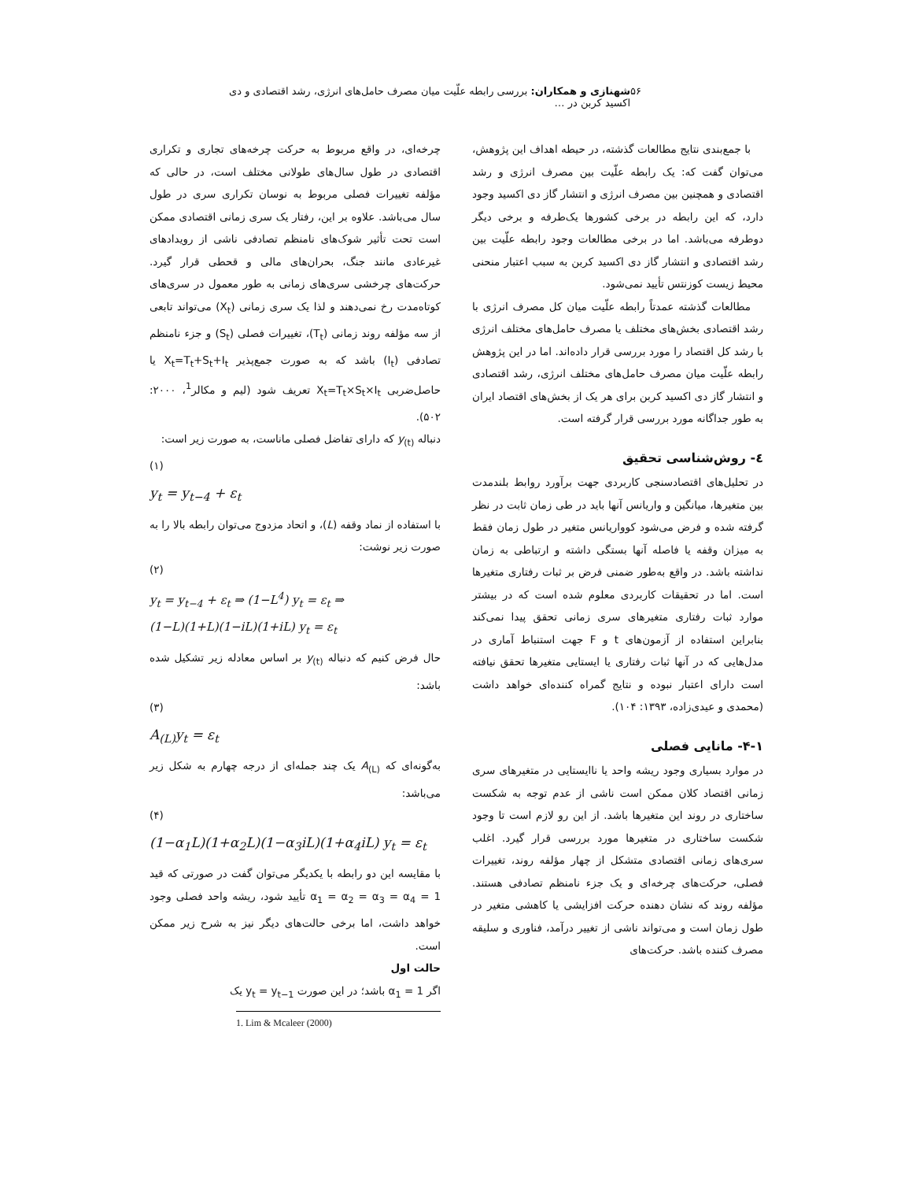۵۶ شهنازی و همکاران: بررسی رابطه علّیت میان مصرف حامل‌های انرژی، رشد اقتصادی و دی اکسید کربن در …
با جمع‌بندی نتایج مطالعات گذشته، در حیطه اهداف این پژوهش، می‌توان گفت که: یک رابطه علّیت بین مصرف انرژی و رشد اقتصادی و همچنین بین مصرف انرژی و انتشار گاز دی اکسید وجود دارد، که این رابطه در برخی کشورها یک‌طرفه و برخی دیگر دوطرفه می‌باشد. اما در برخی مطالعات وجود رابطه علّیت بین رشد اقتصادی و انتشار گاز دی اکسید کربن به سبب اعتبار منحنی محیط زیست کوزنتس تأیید نمی‌شود.
مطالعات گذشته عمدتاً رابطه علّیت میان کل مصرف انرژی با رشد اقتصادی بخش‌های مختلف یا مصرف حامل‌های مختلف انرژی با رشد کل اقتصاد را مورد بررسی قرار داده‌اند. اما در این پژوهش رابطه علّیت میان مصرف حامل‌های مختلف انرژی، رشد اقتصادی و انتشار گاز دی اکسید کربن برای هر یک از بخش‌های اقتصاد ایران به طور جداگانه مورد بررسی قرار گرفته است.
٤- روش‌شناسی تحقیق
در تحلیل‌های اقتصادسنجی کاربردی جهت برآورد روابط بلندمدت بین متغیرها، میانگین و واریانس آنها باید در طی زمان ثابت در نظر گرفته شده و فرض می‌شود کوواریانس متغیر در طول زمان فقط به میزان وقفه یا فاصله آنها بستگی داشته و ارتباطی به زمان نداشته باشد. در واقع به‌طور ضمنی فرض بر ثبات رفتاری متغیرها است. اما در تحقیقات کاربردی معلوم شده است که در بیشتر موارد ثبات رفتاری متغیرهای سری زمانی تحقق پیدا نمی‌کند بنابراین استفاده از آزمون‌های t و F جهت استنباط آماری در مدل‌هایی که در آنها ثبات رفتاری یا ایستایی متغیرها تحقق نیافته است دارای اعتبار نبوده و نتایج گمراه کننده‌ای خواهد داشت (محمدی و عیدی‌زاده، ۱۳۹۳: ۱۰۴).
۴-۱- مانایی فصلی
در موارد بسیاری وجود ریشه واحد یا ناایستایی در متغیرهای سری زمانی اقتصاد کلان ممکن است ناشی از عدم توجه به شکست ساختاری در روند این متغیرها باشد. از این رو لازم است تا وجود شکست ساختاری در متغیرها مورد بررسی قرار گیرد. اغلب سری‌های زمانی اقتصادی متشکل از چهار مؤلفه روند، تغییرات فصلی، حرکت‌های چرخه‌ای و یک جزء نامنظم تصادفی هستند. مؤلفه روند که نشان دهنده حرکت افزایشی یا کاهشی متغیر در طول زمان است و می‌تواند ناشی از تغییر درآمد، فناوری و سلیقه مصرف کننده باشد. حرکت‌های
چرخه‌ای، در واقع مربوط به حرکت چرخه‌های تجاری و تکراری اقتصادی در طول سال‌های طولانی مختلف است، در حالی که مؤلفه تغییرات فصلی مربوط به نوسان تکراری سری در طول سال می‌باشد. علاوه بر این، رفتار یک سری زمانی اقتصادی ممکن است تحت تأثیر شوک‌های نامنظم تصادفی ناشی از رویدادهای غیرعادی مانند جنگ، بحران‌های مالی و قحطی قرار گیرد. حرکت‌های چرخشی سری‌های زمانی به طور معمول در سری‌های کوتاه‌مدت رخ نمی‌دهند و لذا یک سری زمانی (X<sub>t</sub>) می‌تواند تابعی از سه مؤلفه روند زمانی (T<sub>t</sub>)، تغییرات فصلی (S<sub>t</sub>) و جزء نامنظم تصادفی (I<sub>t</sub>) باشد که به صورت جمع‌پذیر X<sub>t</sub>=T<sub>t</sub>+S<sub>t</sub>+I<sub>t</sub> یا حاصل‌ضربی X<sub>t</sub>=T<sub>t</sub>×S<sub>t</sub>×I<sub>t</sub> تعریف شود (لیم و مکالر<sup>1</sup>، ۲۰۰۰: ۵۰۲).
دنباله y<sub>(t)</sub> که دارای تفاضل فصلی ماناست، به صورت زیر است:
(۱)
y<sub>t</sub> = y<sub>t−4</sub> + ε<sub>t</sub>
با استفاده از نماد وقفه (L)، و اتحاد مزدوج می‌توان رابطه بالا را به صورت زیر نوشت:
(۲)
y<sub>t</sub> = y<sub>t−4</sub> + ε<sub>t</sub> ⇒ (1−L<sup>4</sup>) y<sub>t</sub> = ε<sub>t</sub> ⇒
(1−L)(1+L)(1−iL)(1+iL) y<sub>t</sub> = ε<sub>t</sub>
حال فرض کنیم که دنباله y<sub>(t)</sub> بر اساس معادله زیر تشکیل شده باشد:
(۳)
A<sub>(L)</sub>y<sub>t</sub> = ε<sub>t</sub>
به‌گونه‌ای که A<sub>(L)</sub> یک چند جمله‌ای از درجه چهارم به شکل زیر می‌باشد:
(۴)
(1−α<sub>1</sub>L)(1+α<sub>2</sub>L)(1−α<sub>3</sub>iL)(1+α<sub>4</sub>iL) y<sub>t</sub> = ε<sub>t</sub>
با مقایسه این دو رابطه با یکدیگر می‌توان گفت در صورتی که قید α<sub>1</sub> = α<sub>2</sub> = α<sub>3</sub> = α<sub>4</sub> = 1 تأیید شود، ریشه واحد فصلی وجود خواهد داشت، اما برخی حالت‌های دیگر نیز به شرح زیر ممکن است.
حالت اول
اگر α<sub>1</sub> = 1 باشد؛ در این صورت y<sub>t</sub> = y<sub>t−1</sub> یک
1. Lim & Mcaleer (2000)